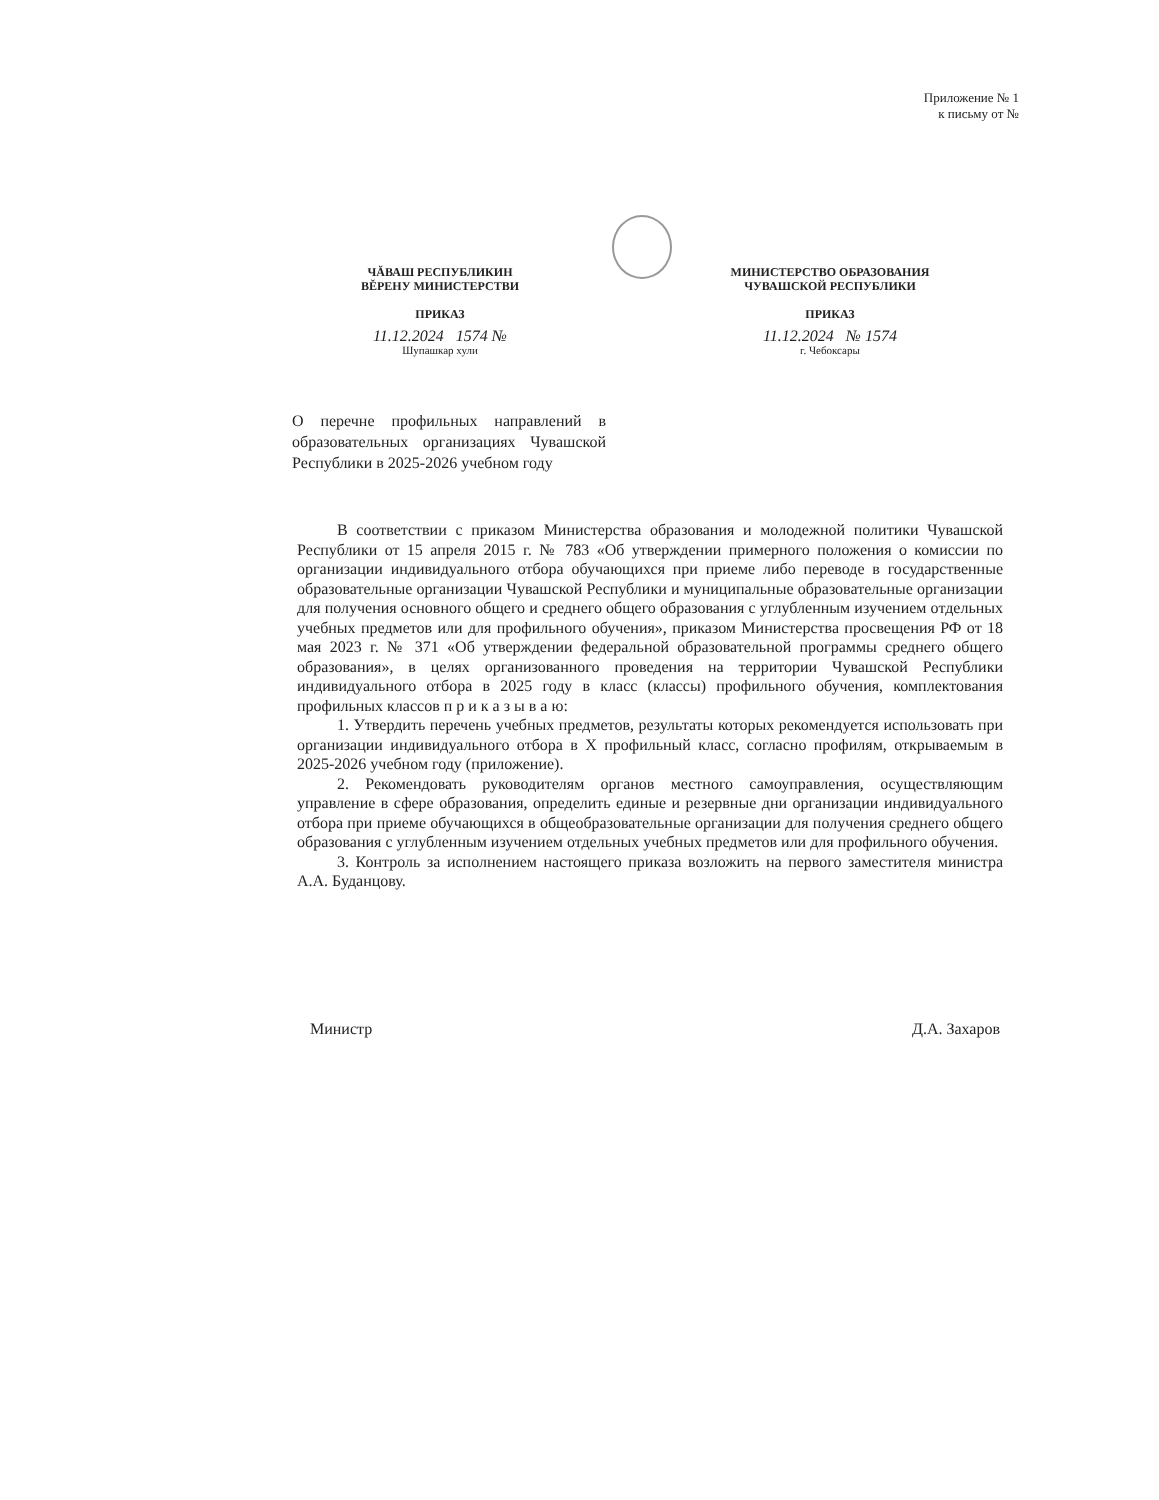Приложение № 1
к письму от №
ЧĂВАШ РЕСПУБЛИКИН
ВĚРЕНУ МИНИСТЕРСТВИ
ПРИКАЗ
11.12.2024 1574 №
Шупашкар хули
МИНИСТЕРСТВО ОБРАЗОВАНИЯ
ЧУВАШСКОЙ РЕСПУБЛИКИ
ПРИКАЗ
11.12.2024 № 1574
г. Чебоксары
О перечне профильных направлений в образовательных организациях Чувашской Республики в 2025-2026 учебном году
В соответствии с приказом Министерства образования и молодежной политики Чувашской Республики от 15 апреля 2015 г. № 783 «Об утверждении примерного положения о комиссии по организации индивидуального отбора обучающихся при приеме либо переводе в государственные образовательные организации Чувашской Республики и муниципальные образовательные организации для получения основного общего и среднего общего образования с углубленным изучением отдельных учебных предметов или для профильного обучения», приказом Министерства просвещения РФ от 18 мая 2023 г. № 371 «Об утверждении федеральной образовательной программы среднего общего образования», в целях организованного проведения на территории Чувашской Республики индивидуального отбора в 2025 году в класс (классы) профильного обучения, комплектования профильных классов п р и к а з ы в а ю:
1. Утвердить перечень учебных предметов, результаты которых рекомендуется использовать при организации индивидуального отбора в Х профильный класс, согласно профилям, открываемым в 2025-2026 учебном году (приложение).
2. Рекомендовать руководителям органов местного самоуправления, осуществляющим управление в сфере образования, определить единые и резервные дни организации индивидуального отбора при приеме обучающихся в общеобразовательные организации для получения среднего общего образования с углубленным изучением отдельных учебных предметов или для профильного обучения.
3. Контроль за исполнением настоящего приказа возложить на первого заместителя министра А.А. Буданцову.
Министр Д.А. Захаров